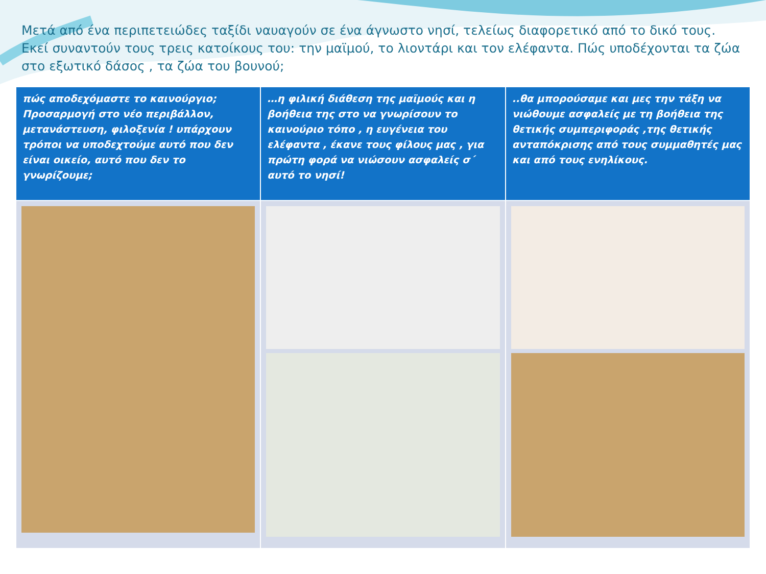Μετά από ένα περιπετειώδες ταξίδι ναυαγούν σε ένα άγνωστο νησί, τελείως διαφορετικό από το δικό τους. Εκεί συναντούν τους τρεις κατοίκους του: την μαϊμού, το λιοντάρι και τον ελέφαντα. Πώς υποδέχονται τα ζώα στο εξωτικό δάσος , τα ζώα του βουνού;
| πώς αποδεχόμαστε το καινούργιο; Προσαρμογή στο νέο περιβάλλον, μετανάστευση, φιλοξενία ! υπάρχουν τρόποι να υποδεχτούμε αυτό που δεν είναι οικείο, αυτό που δεν το γνωρίζουμε; | …η φιλική διάθεση της μαϊμούς και η βοήθεια της στο να γνωρίσουν το καινούριο τόπο , η ευγένεια του ελέφαντα , έκανε τους φίλους μας , για πρώτη φορά να νιώσουν ασφαλείς σ΄ αυτό το νησί! | ..θα μπορούσαμε και μες την τάξη να νιώθουμε ασφαλείς με τη βοήθεια της θετικής συμπεριφοράς ,της θετικής ανταπόκρισης από τους συμμαθητές μας και από τους ενηλίκους. |